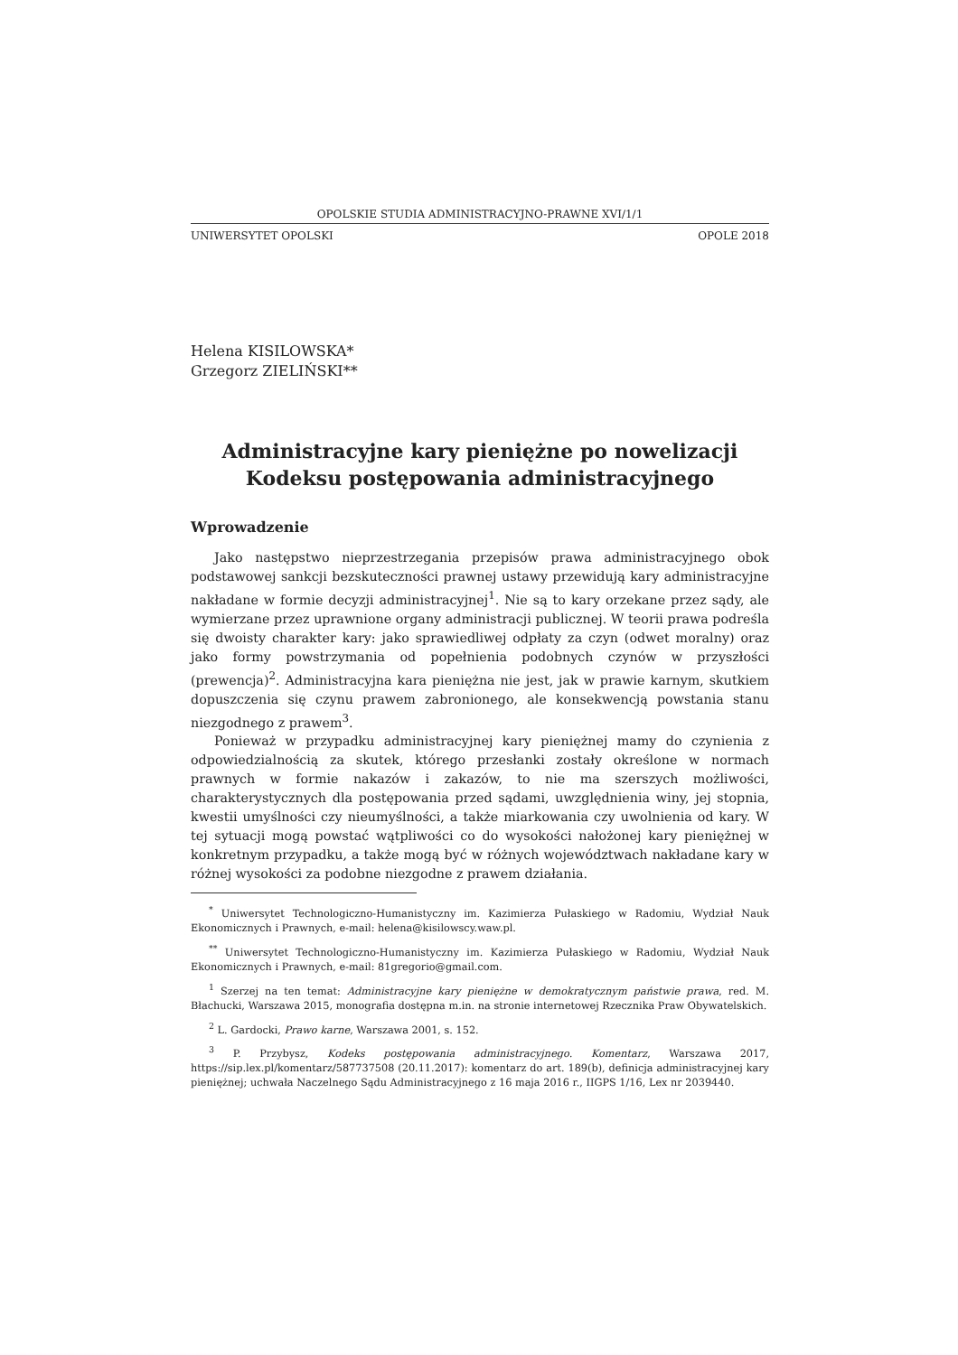OPOLSKIE STUDIA ADMINISTRACYJNO-PRAWNE XVI/1/1
UNIWERSYTET OPOLSKI OPOLE 2018
Helena KISILOWSKA*
Grzegorz ZIELIŃSKI**
Administracyjne kary pieniężne po nowelizacji
Kodeksu postępowania administracyjnego
Wprowadzenie
Jako następstwo nieprzestrzegania przepisów prawa administracyjnego obok podstawowej sankcji bezskuteczności prawnej ustawy przewidują kary administracyjne nakładane w formie decyzji administracyjnej<sup>1</sup>. Nie są to kary orzekane przez sądy, ale wymierzane przez uprawnione organy administracji publicznej. W teorii prawa podreśla się dwoisty charakter kary: jako sprawiedliwej odpłaty za czyn (odwet moralny) oraz jako formy powstrzymania od popełnienia podobnych czynów w przyszłości (prewencja)<sup>2</sup>. Administracyjna kara pieniężna nie jest, jak w prawie karnym, skutkiem dopuszczenia się czynu prawem zabronionego, ale konsekwencją powstania stanu niezgodnego z prawem<sup>3</sup>.
Ponieważ w przypadku administracyjnej kary pieniężnej mamy do czynienia z odpowiedzialnością za skutek, którego przesłanki zostały określone w normach prawnych w formie nakazów i zakazów, to nie ma szerszych możliwości, charakterystycznych dla postępowania przed sądami, uwzględnienia winy, jej stopnia, kwestii umyślności czy nieumyślności, a także miarkowania czy uwolnienia od kary. W tej sytuacji mogą powstać wątpliwości co do wysokości nałożonej kary pieniężnej w konkretnym przypadku, a także mogą być w różnych województwach nakładane kary w różnej wysokości za podobne niezgodne z prawem działania.
<sup>*</sup> Uniwersytet Technologiczno-Humanistyczny im. Kazimierza Pułaskiego w Radomiu, Wydział Nauk Ekonomicznych i Prawnych, e-mail: helena@kisilowscy.waw.pl.
<sup>**</sup> Uniwersytet Technologiczno-Humanistyczny im. Kazimierza Pułaskiego w Radomiu, Wydział Nauk Ekonomicznych i Prawnych, e-mail: 81gregorio@gmail.com.
<sup>1</sup> Szerzej na ten temat: Administracyjne kary pieniężne w demokratycznym państwie prawa, red. M. Błachucki, Warszawa 2015, monografia dostępna m.in. na stronie internetowej Rzecznika Praw Obywatelskich.
<sup>2</sup> L. Gardocki, Prawo karne, Warszawa 2001, s. 152.
<sup>3</sup> P. Przybysz, Kodeks postępowania administracyjnego. Komentarz, Warszawa 2017, https://sip.lex.pl/komentarz/587737508 (20.11.2017): komentarz do art. 189(b), definicja administracyjnej kary pieniężnej; uchwała Naczelnego Sądu Administracyjnego z 16 maja 2016 r., IIGPS 1/16, Lex nr 2039440.